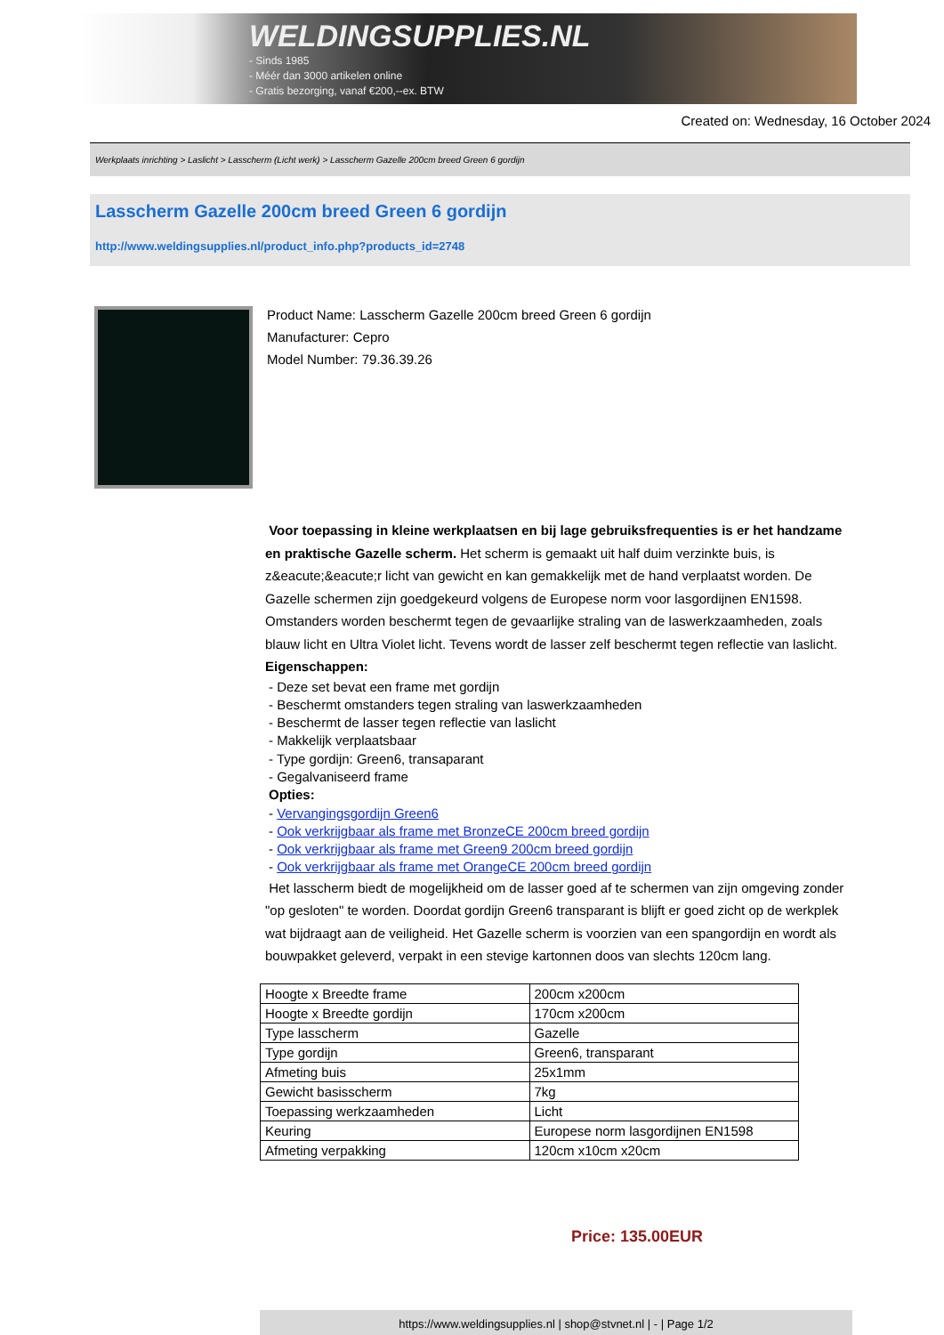WELDINGSUPPLIES.NL
- Sinds 1985
- Méér dan 3000 artikelen online
- Gratis bezorging, vanaf €200,--ex. BTW
Created on: Wednesday, 16 October 2024
Werkplaats inrichting > Laslicht > Lasscherm (Licht werk) > Lasscherm Gazelle 200cm breed Green 6 gordijn
Lasscherm Gazelle 200cm breed Green 6 gordijn
http://www.weldingsupplies.nl/product_info.php?products_id=2748
Product Name: Lasscherm Gazelle 200cm breed Green 6 gordijn
Manufacturer: Cepro
Model Number: 79.36.39.26
Voor toepassing in kleine werkplaatsen en bij lage gebruiksfrequenties is er het handzame en praktische Gazelle scherm. Het scherm is gemaakt uit half duim verzinkte buis, is z&eacute;&eacute;r licht van gewicht en kan gemakkelijk met de hand verplaatst worden. De Gazelle schermen zijn goedgekeurd volgens de Europese norm voor lasgordijnen EN1598. Omstanders worden beschermt tegen de gevaarlijke straling van de laswerkzaamheden, zoals blauw licht en Ultra Violet licht. Tevens wordt de lasser zelf beschermt tegen reflectie van laslicht. Eigenschappen:
- Deze set bevat een frame met gordijn
- Beschermt omstanders tegen straling van laswerkzaamheden
- Beschermt de lasser tegen reflectie van laslicht
- Makkelijk verplaatsbaar
- Type gordijn: Green6, transaparant
- Gegalvaniseerd frame
Opties:
- Vervangingsgordijn Green6
- Ook verkrijgbaar als frame met BronzeCE 200cm breed gordijn
- Ook verkrijgbaar als frame met Green9 200cm breed gordijn
- Ook verkrijgbaar als frame met OrangeCE 200cm breed gordijn
Het lasscherm biedt de mogelijkheid om de lasser goed af te schermen van zijn omgeving zonder "op gesloten" te worden. Doordat gordijn Green6 transparant is blijft er goed zicht op de werkplek wat bijdraagt aan de veiligheid. Het Gazelle scherm is voorzien van een spangordijn en wordt als bouwpakket geleverd, verpakt in een stevige kartonnen doos van slechts 120cm lang.
| Hoogte x Breedte frame | 200cm x200cm |
| Hoogte x Breedte gordijn | 170cm x200cm |
| Type lasscherm | Gazelle |
| Type gordijn | Green6, transparant |
| Afmeting buis | 25x1mm |
| Gewicht basisscherm | 7kg |
| Toepassing werkzaamheden | Licht |
| Keuring | Europese norm lasgordijnen EN1598 |
| Afmeting verpakking | 120cm x10cm x20cm |
Price: 135.00EUR
https://www.weldingsupplies.nl | shop@stvnet.nl | - | Page 1/2